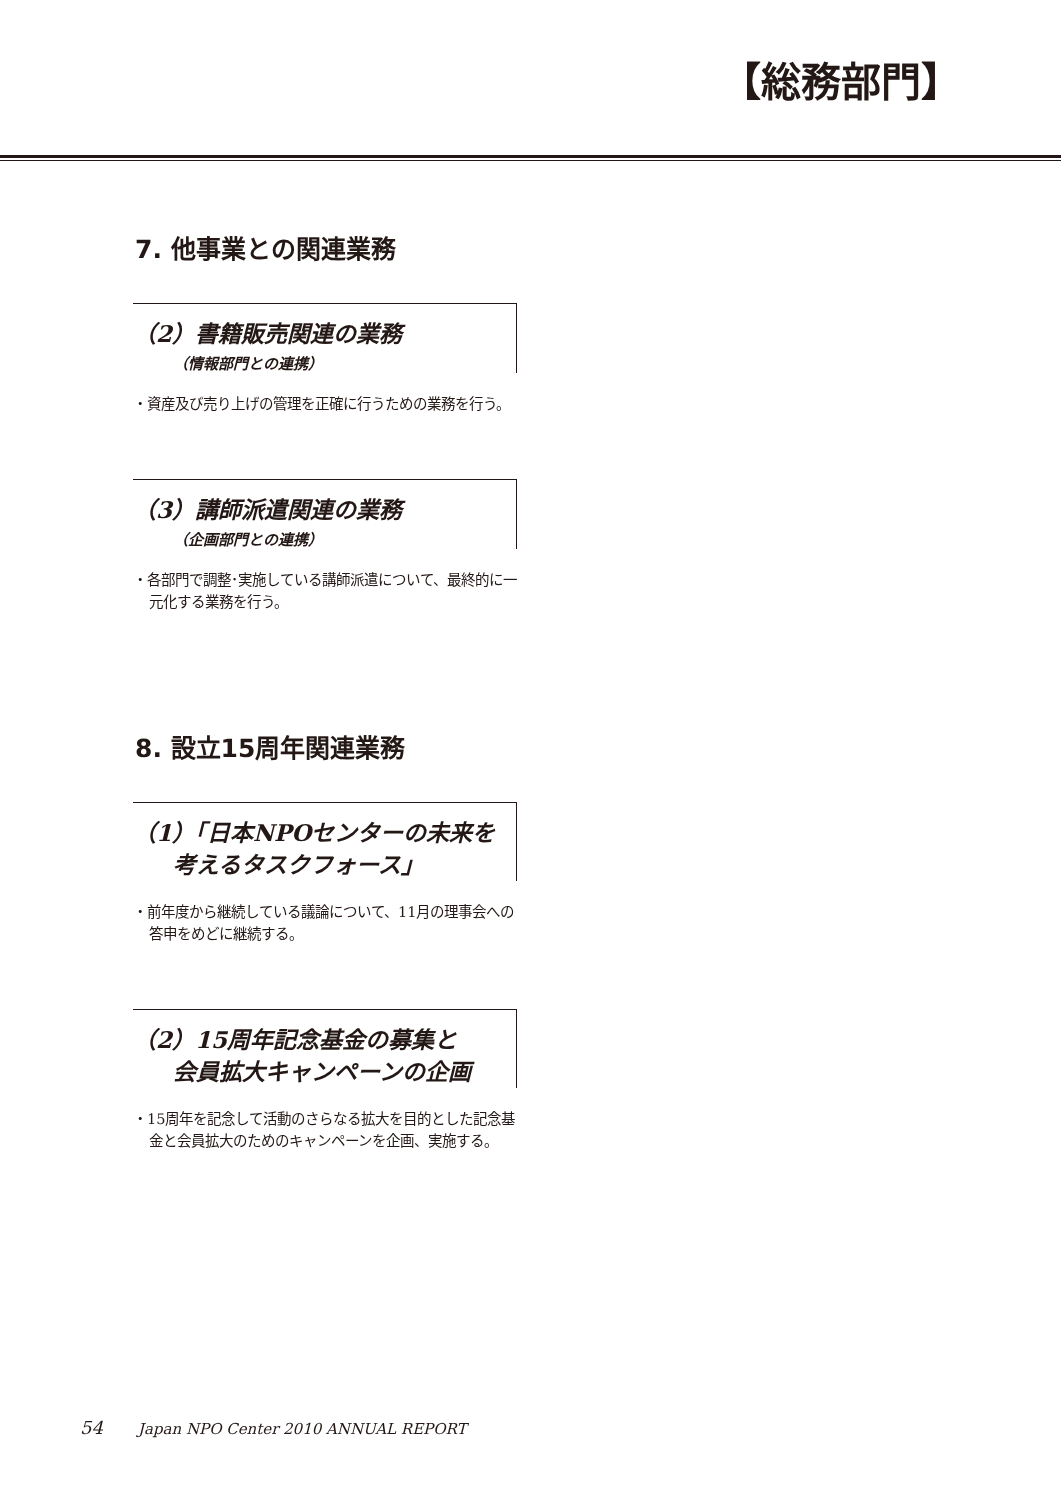【総務部門】
7. 他事業との関連業務
（2）書籍販売関連の業務
（情報部門との連携）
・資産及び売り上げの管理を正確に行うための業務を行う。
（3）講師派遣関連の業務
（企画部門との連携）
・各部門で調整･実施している講師派遣について、最終的に一元化する業務を行う。
8. 設立15周年関連業務
（1）「日本NPOセンターの未来を
考えるタスクフォース」
・前年度から継続している議論について、11月の理事会への答申をめどに継続する。
（2）15周年記念基金の募集と
会員拡大キャンペーンの企画
・15周年を記念して活動のさらなる拡大を目的とした記念基金と会員拡大のためのキャンペーンを企画、実施する。
54 Japan NPO Center 2010 ANNUAL REPORT